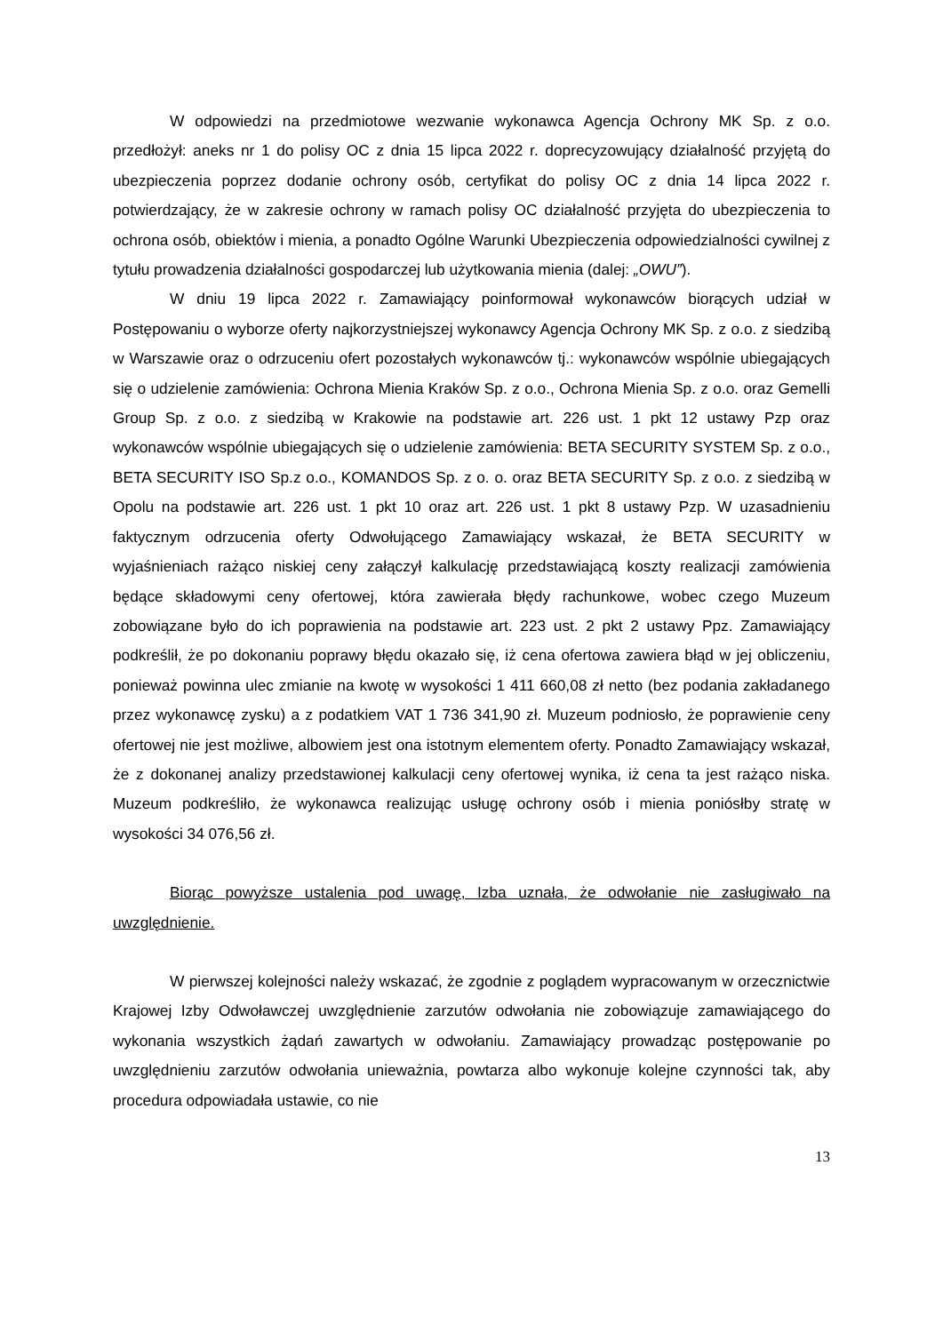W odpowiedzi na przedmiotowe wezwanie wykonawca Agencja Ochrony MK Sp. z o.o. przedłożył: aneks nr 1 do polisy OC z dnia 15 lipca 2022 r. doprecyzowujący działalność przyjętą do ubezpieczenia poprzez dodanie ochrony osób, certyfikat do polisy OC z dnia 14 lipca 2022 r. potwierdzający, że w zakresie ochrony w ramach polisy OC działalność przyjęta do ubezpieczenia to ochrona osób, obiektów i mienia, a ponadto Ogólne Warunki Ubezpieczenia odpowiedzialności cywilnej z tytułu prowadzenia działalności gospodarczej lub użytkowania mienia (dalej: „OWU”).
W dniu 19 lipca 2022 r. Zamawiający poinformował wykonawców biorących udział w Postępowaniu o wyborze oferty najkorzystniejszej wykonawcy Agencja Ochrony MK Sp. z o.o. z siedzibą w Warszawie oraz o odrzuceniu ofert pozostałych wykonawców tj.: wykonawców wspólnie ubiegających się o udzielenie zamówienia: Ochrona Mienia Kraków Sp. z o.o., Ochrona Mienia Sp. z o.o. oraz Gemelli Group Sp. z o.o. z siedzibą w Krakowie na podstawie art. 226 ust. 1 pkt 12 ustawy Pzp oraz wykonawców wspólnie ubiegających się o udzielenie zamówienia: BETA SECURITY SYSTEM Sp. z o.o., BETA SECURITY ISO Sp.z o.o., KOMANDOS Sp. z o. o. oraz BETA SECURITY Sp. z o.o. z siedzibą w Opolu na podstawie art. 226 ust. 1 pkt 10 oraz art. 226 ust. 1 pkt 8 ustawy Pzp. W uzasadnieniu faktycznym odrzucenia oferty Odwołującego Zamawiający wskazał, że BETA SECURITY w wyjaśnieniach rażąco niskiej ceny załączył kalkulację przedstawiającą koszty realizacji zamówienia będące składowymi ceny ofertowej, która zawierała błędy rachunkowe, wobec czego Muzeum zobowiązane było do ich poprawienia na podstawie art. 223 ust. 2 pkt 2 ustawy Ppz. Zamawiający podkreślił, że po dokonaniu poprawy błędu okazało się, iż cena ofertowa zawiera błąd w jej obliczeniu, ponieważ powinna ulec zmianie na kwotę w wysokości 1 411 660,08 zł netto (bez podania zakładanego przez wykonawcę zysku) a z podatkiem VAT 1 736 341,90 zł. Muzeum podniosło, że poprawienie ceny ofertowej nie jest możliwe, albowiem jest ona istotnym elementem oferty. Ponadto Zamawiający wskazał, że z dokonanej analizy przedstawionej kalkulacji ceny ofertowej wynika, iż cena ta jest rażąco niska. Muzeum podkreśliło, że wykonawca realizując usługę ochrony osób i mienia poniósłby stratę w wysokości 34 076,56 zł.
Biorąc powyższe ustalenia pod uwagę, Izba uznała, że odwołanie nie zasługiwało na uwzględnienie.
W pierwszej kolejności należy wskazać, że zgodnie z poglądem wypracowanym w orzecznictwie Krajowej Izby Odwoławczej uwzględnienie zarzutów odwołania nie zobowiązuje zamawiającego do wykonania wszystkich żądań zawartych w odwołaniu. Zamawiający prowadząc postępowanie po uwzględnieniu zarzutów odwołania unieważnia, powtarza albo wykonuje kolejne czynności tak, aby procedura odpowiadała ustawie, co nie
13